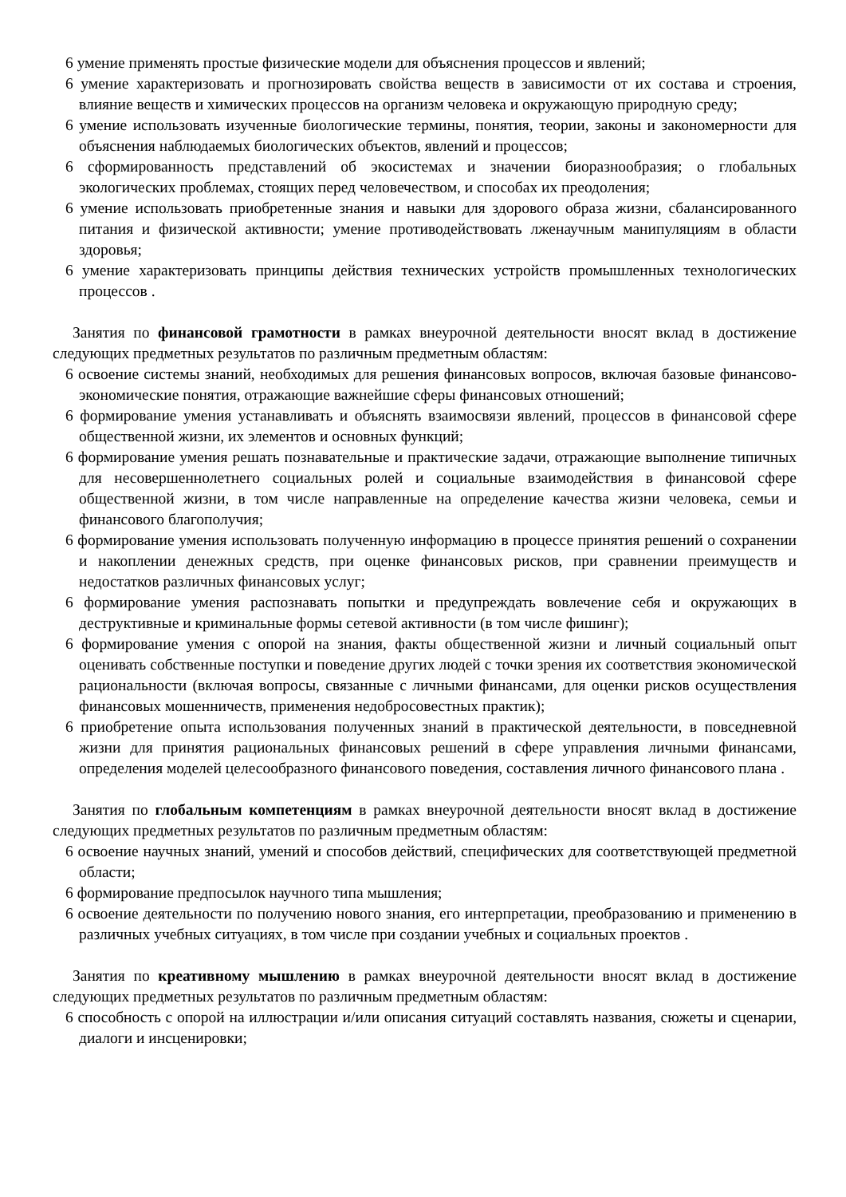6 умение применять простые физические модели для объяснения процессов и явлений;
6 умение характеризовать и прогнозировать свойства веществ в зависимости от их состава и строения, влияние веществ и химических процессов на организм человека и окружающую природную среду;
6 умение использовать изученные биологические термины, понятия, теории, законы и закономерности для объяснения наблюдаемых биологических объектов, явлений и процессов;
6 сформированность представлений об экосистемах и значении биоразнообразия; о глобальных экологических проблемах, стоящих перед человечеством, и способах их преодоления;
6 умение использовать приобретенные знания и навыки для здорового образа жизни, сбалансированного питания и физической активности; умение противодействовать лженаучным манипуляциям в области здоровья;
6 умение характеризовать принципы действия технических устройств промышленных технологических процессов .
Занятия по финансовой грамотности в рамках внеурочной деятельности вносят вклад в достижение следующих предметных результатов по различным предметным областям:
6 освоение системы знаний, необходимых для решения финансовых вопросов, включая базовые финансово-экономические понятия, отражающие важнейшие сферы финансовых отношений;
6 формирование умения устанавливать и объяснять взаимосвязи явлений, процессов в финансовой сфере общественной жизни, их элементов и основных функций;
6 формирование умения решать познавательные и практические задачи, отражающие выполнение типичных для несовершеннолетнего социальных ролей и социальные взаимодействия в финансовой сфере общественной жизни, в том числе направленные на определение качества жизни человека, семьи и финансового благополучия;
6 формирование умения использовать полученную информацию в процессе принятия решений о сохранении и накоплении денежных средств, при оценке финансовых рисков, при сравнении преимуществ и недостатков различных финансовых услуг;
6 формирование умения распознавать попытки и предупреждать вовлечение себя и окружающих в деструктивные и криминальные формы сетевой активности (в том числе фишинг);
6 формирование умения с опорой на знания, факты общественной жизни и личный социальный опыт оценивать собственные поступки и поведение других людей с точки зрения их соответствия экономической рациональности (включая вопросы, связанные с личными финансами, для оценки рисков осуществления финансовых мошенничеств, применения недобросовестных практик);
6 приобретение опыта использования полученных знаний в практической деятельности, в повседневной жизни для принятия рациональных финансовых решений в сфере управления личными финансами, определения моделей целесообразного финансового поведения, составления личного финансового плана .
Занятия по глобальным компетенциям в рамках внеурочной деятельности вносят вклад в достижение следующих предметных результатов по различным предметным областям:
6 освоение научных знаний, умений и способов действий, специфических для соответствующей предметной области;
6 формирование предпосылок научного типа мышления;
6 освоение деятельности по получению нового знания, его интерпретации, преобразованию и применению в различных учебных ситуациях, в том числе при создании учебных и социальных проектов .
Занятия по креативному мышлению в рамках внеурочной деятельности вносят вклад в достижение следующих предметных результатов по различным предметным областям:
6 способность с опорой на иллюстрации и/или описания ситуаций составлять названия, сюжеты и сценарии, диалоги и инсценировки;